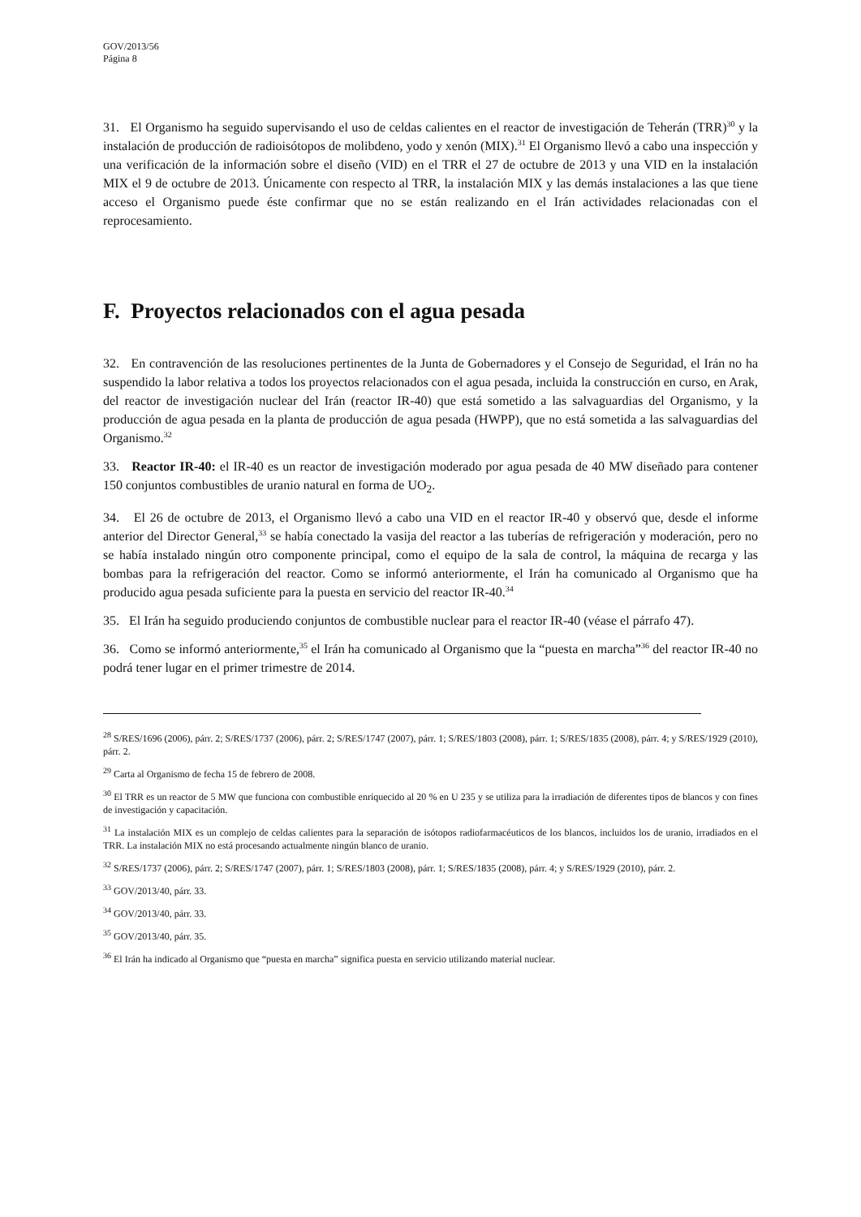GOV/2013/56
Página 8
31. El Organismo ha seguido supervisando el uso de celdas calientes en el reactor de investigación de Teherán (TRR)<sup>30</sup> y la instalación de producción de radioisótopos de molibdeno, yodo y xenón (MIX).<sup>31</sup> El Organismo llevó a cabo una inspección y una verificación de la información sobre el diseño (VID) en el TRR el 27 de octubre de 2013 y una VID en la instalación MIX el 9 de octubre de 2013. Únicamente con respecto al TRR, la instalación MIX y las demás instalaciones a las que tiene acceso el Organismo puede éste confirmar que no se están realizando en el Irán actividades relacionadas con el reprocesamiento.
F. Proyectos relacionados con el agua pesada
32. En contravención de las resoluciones pertinentes de la Junta de Gobernadores y el Consejo de Seguridad, el Irán no ha suspendido la labor relativa a todos los proyectos relacionados con el agua pesada, incluida la construcción en curso, en Arak, del reactor de investigación nuclear del Irán (reactor IR-40) que está sometido a las salvaguardias del Organismo, y la producción de agua pesada en la planta de producción de agua pesada (HWPP), que no está sometida a las salvaguardias del Organismo.<sup>32</sup>
33. Reactor IR-40: el IR-40 es un reactor de investigación moderado por agua pesada de 40 MW diseñado para contener 150 conjuntos combustibles de uranio natural en forma de UO<sub>2</sub>.
34. El 26 de octubre de 2013, el Organismo llevó a cabo una VID en el reactor IR-40 y observó que, desde el informe anterior del Director General,<sup>33</sup> se había conectado la vasija del reactor a las tuberías de refrigeración y moderación, pero no se había instalado ningún otro componente principal, como el equipo de la sala de control, la máquina de recarga y las bombas para la refrigeración del reactor. Como se informó anteriormente, el Irán ha comunicado al Organismo que ha producido agua pesada suficiente para la puesta en servicio del reactor IR-40.<sup>34</sup>
35. El Irán ha seguido produciendo conjuntos de combustible nuclear para el reactor IR-40 (véase el párrafo 47).
36. Como se informó anteriormente,<sup>35</sup> el Irán ha comunicado al Organismo que la “puesta en marcha”<sup>36</sup> del reactor IR-40 no podrá tener lugar en el primer trimestre de 2014.
<sup>28</sup> S/RES/1696 (2006), párr. 2; S/RES/1737 (2006), párr. 2; S/RES/1747 (2007), párr. 1; S/RES/1803 (2008), párr. 1; S/RES/1835 (2008), párr. 4; y S/RES/1929 (2010), párr. 2.
<sup>29</sup> Carta al Organismo de fecha 15 de febrero de 2008.
<sup>30</sup> El TRR es un reactor de 5 MW que funciona con combustible enriquecido al 20 % en U 235 y se utiliza para la irradiación de diferentes tipos de blancos y con fines de investigación y capacitación.
<sup>31</sup> La instalación MIX es un complejo de celdas calientes para la separación de isótopos radiofarmacéuticos de los blancos, incluidos los de uranio, irradiados en el TRR. La instalación MIX no está procesando actualmente ningún blanco de uranio.
<sup>32</sup> S/RES/1737 (2006), párr. 2; S/RES/1747 (2007), párr. 1; S/RES/1803 (2008), párr. 1; S/RES/1835 (2008), párr. 4; y S/RES/1929 (2010), párr. 2.
<sup>33</sup> GOV/2013/40, párr. 33.
<sup>34</sup> GOV/2013/40, párr. 33.
<sup>35</sup> GOV/2013/40, párr. 35.
<sup>36</sup> El Irán ha indicado al Organismo que “puesta en marcha” significa puesta en servicio utilizando material nuclear.